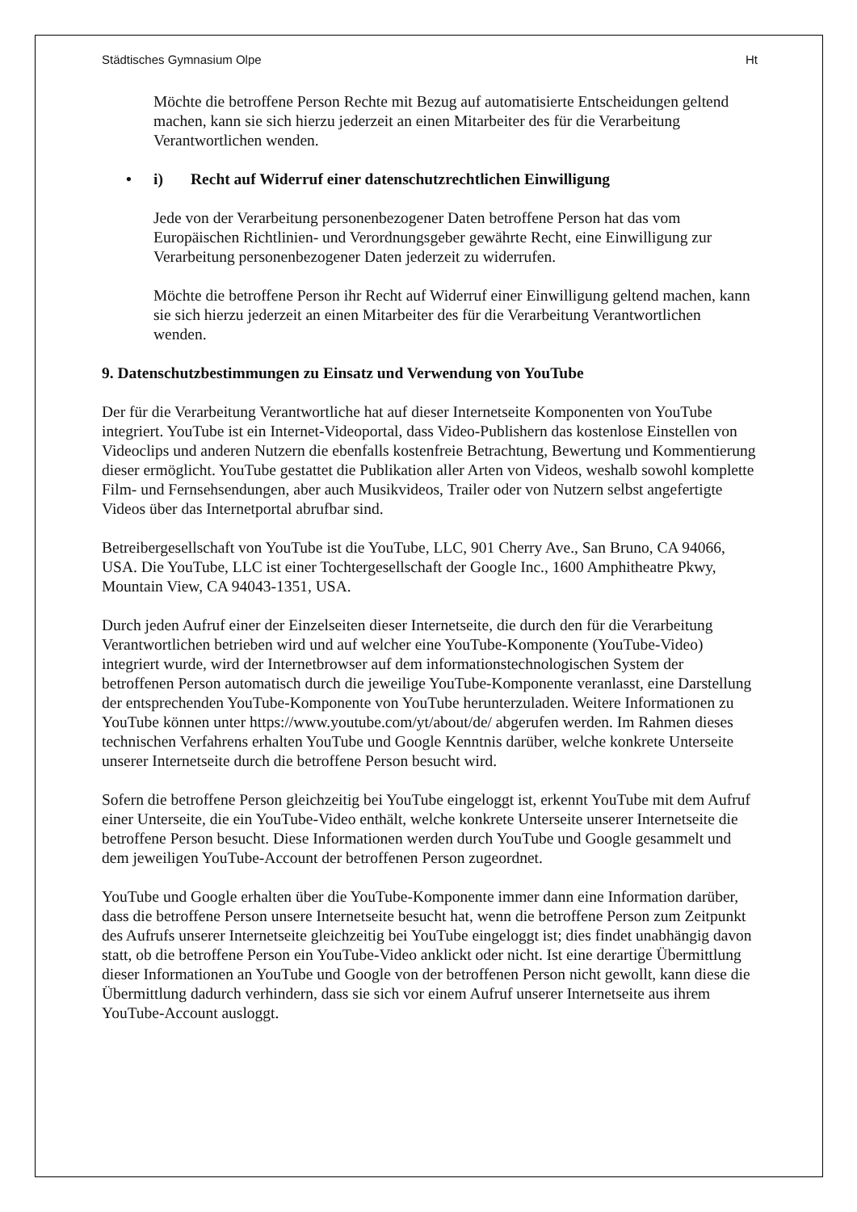Städtisches Gymnasium Olpe Ht
Möchte die betroffene Person Rechte mit Bezug auf automatisierte Entscheidungen geltend machen, kann sie sich hierzu jederzeit an einen Mitarbeiter des für die Verarbeitung Verantwortlichen wenden.
• i) Recht auf Widerruf einer datenschutzrechtlichen Einwilligung
Jede von der Verarbeitung personenbezogener Daten betroffene Person hat das vom Europäischen Richtlinien- und Verordnungsgeber gewährte Recht, eine Einwilligung zur Verarbeitung personenbezogener Daten jederzeit zu widerrufen.
Möchte die betroffene Person ihr Recht auf Widerruf einer Einwilligung geltend machen, kann sie sich hierzu jederzeit an einen Mitarbeiter des für die Verarbeitung Verantwortlichen wenden.
9. Datenschutzbestimmungen zu Einsatz und Verwendung von YouTube
Der für die Verarbeitung Verantwortliche hat auf dieser Internetseite Komponenten von YouTube integriert. YouTube ist ein Internet-Videoportal, dass Video-Publishern das kostenlose Einstellen von Videoclips und anderen Nutzern die ebenfalls kostenfreie Betrachtung, Bewertung und Kommentierung dieser ermöglicht. YouTube gestattet die Publikation aller Arten von Videos, weshalb sowohl komplette Film- und Fernsehsendungen, aber auch Musikvideos, Trailer oder von Nutzern selbst angefertigte Videos über das Internetportal abrufbar sind.
Betreibergesellschaft von YouTube ist die YouTube, LLC, 901 Cherry Ave., San Bruno, CA 94066, USA. Die YouTube, LLC ist einer Tochtergesellschaft der Google Inc., 1600 Amphitheatre Pkwy, Mountain View, CA 94043-1351, USA.
Durch jeden Aufruf einer der Einzelseiten dieser Internetseite, die durch den für die Verarbeitung Verantwortlichen betrieben wird und auf welcher eine YouTube-Komponente (YouTube-Video) integriert wurde, wird der Internetbrowser auf dem informationstechnologischen System der betroffenen Person automatisch durch die jeweilige YouTube-Komponente veranlasst, eine Darstellung der entsprechenden YouTube-Komponente von YouTube herunterzuladen. Weitere Informationen zu YouTube können unter https://www.youtube.com/yt/about/de/ abgerufen werden. Im Rahmen dieses technischen Verfahrens erhalten YouTube und Google Kenntnis darüber, welche konkrete Unterseite unserer Internetseite durch die betroffene Person besucht wird.
Sofern die betroffene Person gleichzeitig bei YouTube eingeloggt ist, erkennt YouTube mit dem Aufruf einer Unterseite, die ein YouTube-Video enthält, welche konkrete Unterseite unserer Internetseite die betroffene Person besucht. Diese Informationen werden durch YouTube und Google gesammelt und dem jeweiligen YouTube-Account der betroffenen Person zugeordnet.
YouTube und Google erhalten über die YouTube-Komponente immer dann eine Information darüber, dass die betroffene Person unsere Internetseite besucht hat, wenn die betroffene Person zum Zeitpunkt des Aufrufs unserer Internetseite gleichzeitig bei YouTube eingeloggt ist; dies findet unabhängig davon statt, ob die betroffene Person ein YouTube-Video anklickt oder nicht. Ist eine derartige Übermittlung dieser Informationen an YouTube und Google von der betroffenen Person nicht gewollt, kann diese die Übermittlung dadurch verhindern, dass sie sich vor einem Aufruf unserer Internetseite aus ihrem YouTube-Account ausloggt.